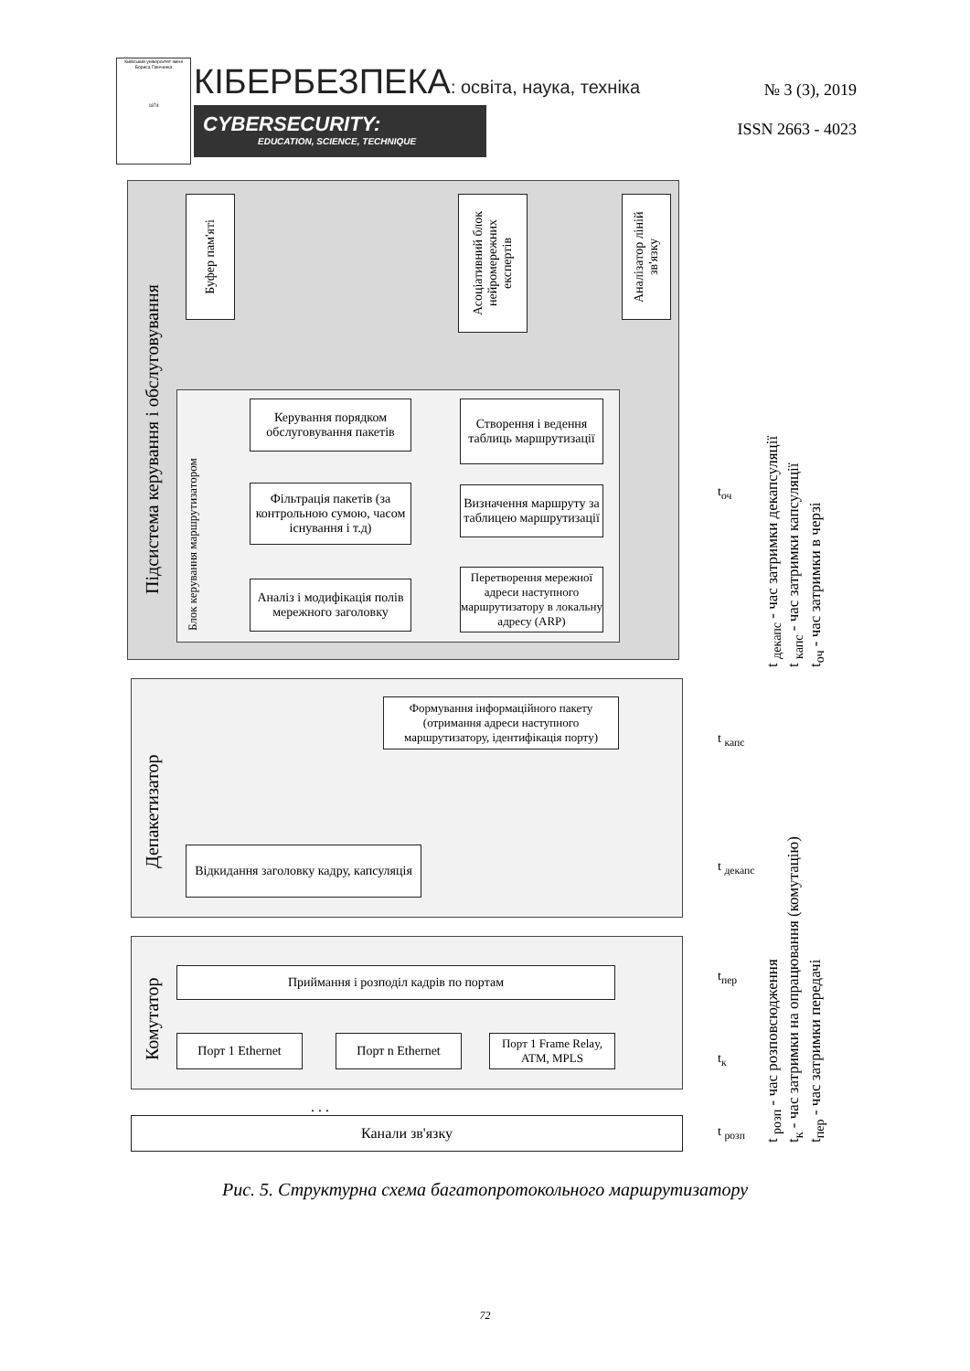Київський університет імені Бориса Грінченка
1874
КІБЕРБЕЗПЕКА: освіта, наука, техніка
CYBERSECURITY:
EDUCATION, SCIENCE, TECHNIQUE
№ 3 (3), 2019
ISSN 2663 - 4023
Підсистема керування і обслуговування
Буфер пам'яті
Асоціативний блок нейромережних експертів
Аналізатор ліній зв'язку
Блок керування маршрутизатором
Керування порядком обслуговування пакетів
Фільтрація пакетів (за контрольною сумою, часом існування і т.д)
Аналіз і модифікація полів мережного заголовку
Створення і ведення таблиць маршрутизації
Визначення маршруту за таблицею маршрутизації
Перетворення мережної адреси наступного маршрутизатору в локальну адресу (ARP)
Депакетизатор
Формування інформаційного пакету (отримання адреси наступного маршрутизатору, ідентифікація порту)
Відкидання заголовку кадру, капсуляція
Комутатор
Приймання і розподіл кадрів по портам
Порт 1 Ethernet Порт n Ethernet
Порт 1 Frame Relay, ATM, MPLS
. . .
Канали зв'язку
t<sub>оч</sub>
t <sub>капс</sub>
t <sub>декапс</sub>
t<sub>пер</sub>
t<sub>к</sub>
t <sub>розп</sub>
t <sub>декапс</sub> - час затримки декапсуляції
t <sub>капс</sub> - час затримки капсуляції
t<sub>оч</sub> - час затримки в черзі
t <sub>розп</sub> - час розповсюдження
t<sub>к</sub> - час затримки на опрацювання (комутацію)
t<sub>пер</sub> - час затримки передачі
Рис. 5. Структурна схема багатопротокольного маршрутизатору
72